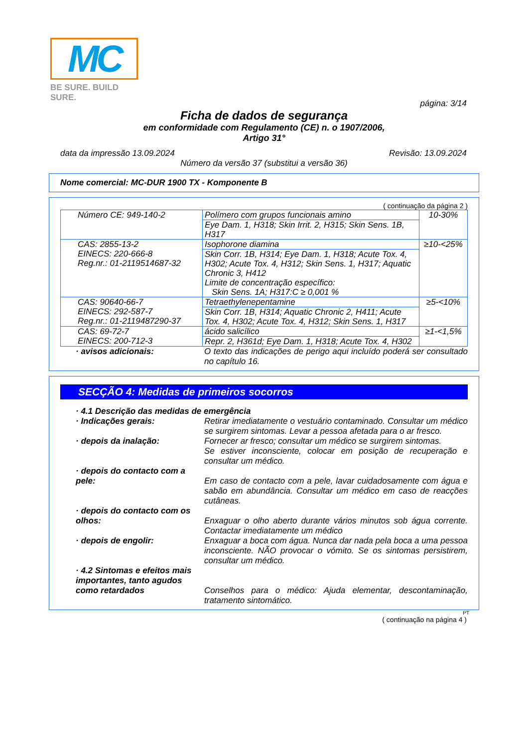MC
BE SURE. BUILD SURE.
página: 3/14
Ficha de dados de segurança
em conformidade com Regulamento (CE) n. o 1907/2006,
Artigo 31°
data da impressão 13.09.2024 Revisão: 13.09.2024
Número da versão 37 (substitui a versão 36)
Nome comercial: MC-DUR 1900 TX - Komponente B
( continuação da página 2 )
| Número CE: 949-140-2 | Polímero com grupos funcionais amino | 10-30% |
| | Eye Dam. 1, H318; Skin Irrit. 2, H315; Skin Sens. 1B, H317 | |
| CAS: 2855-13-2 EINECS: 220-666-8 Reg.nr.: 01-2119514687-32 | Isophorone diamina | ≥10-<25% |
| | Skin Corr. 1B, H314; Eye Dam. 1, H318; Acute Tox. 4, H302; Acute Tox. 4, H312; Skin Sens. 1, H317; Aquatic Chronic 3, H412 Limite de concentração específico: Skin Sens. 1A; H317:C ≥ 0,001 % | |
| CAS: 90640-66-7 EINECS: 292-587-7 Reg.nr.: 01-2119487290-37 | Tetraethylenepentamine | ≥5-<10% |
| | Skin Corr. 1B, H314; Aquatic Chronic 2, H411; Acute Tox. 4, H302; Acute Tox. 4, H312; Skin Sens. 1, H317 | |
| CAS: 69-72-7 EINECS: 200-712-3 | ácido salicílico | ≥1-<1,5% |
| | Repr. 2, H361d; Eye Dam. 1, H318; Acute Tox. 4, H302 | |
· avisos adicionais: O texto das indicações de perigo aqui incluído poderá ser consultado no capítulo 16.
SECÇÃO 4: Medidas de primeiros socorros
· 4.1 Descrição das medidas de emergência
· Indicações gerais: Retirar imediatamente o vestuário contaminado. Consultar um médico se surgirem sintomas. Levar a pessoa afetada para o ar fresco.
· depois da inalação: Fornecer ar fresco; consultar um médico se surgirem sintomas.
Se estiver inconsciente, colocar em posição de recuperação e consultar um médico.
· depois do contacto com a pele:
Em caso de contacto com a pele, lavar cuidadosamente com água e sabão em abundância. Consultar um médico em caso de reacções cutâneas.
· depois do contacto com os olhos:
Enxaguar o olho aberto durante vários minutos sob água corrente. Contactar imediatamente um médico
· depois de engolir: Enxaguar a boca com água. Nunca dar nada pela boca a uma pessoa inconsciente. NÃO provocar o vómito. Se os sintomas persistirem, consultar um médico.
· 4.2 Sintomas e efeitos mais importantes, tanto agudos como retardados
Conselhos para o médico: Ajuda elementar, descontaminação, tratamento sintomático.
PT
( continuação na página 4 )